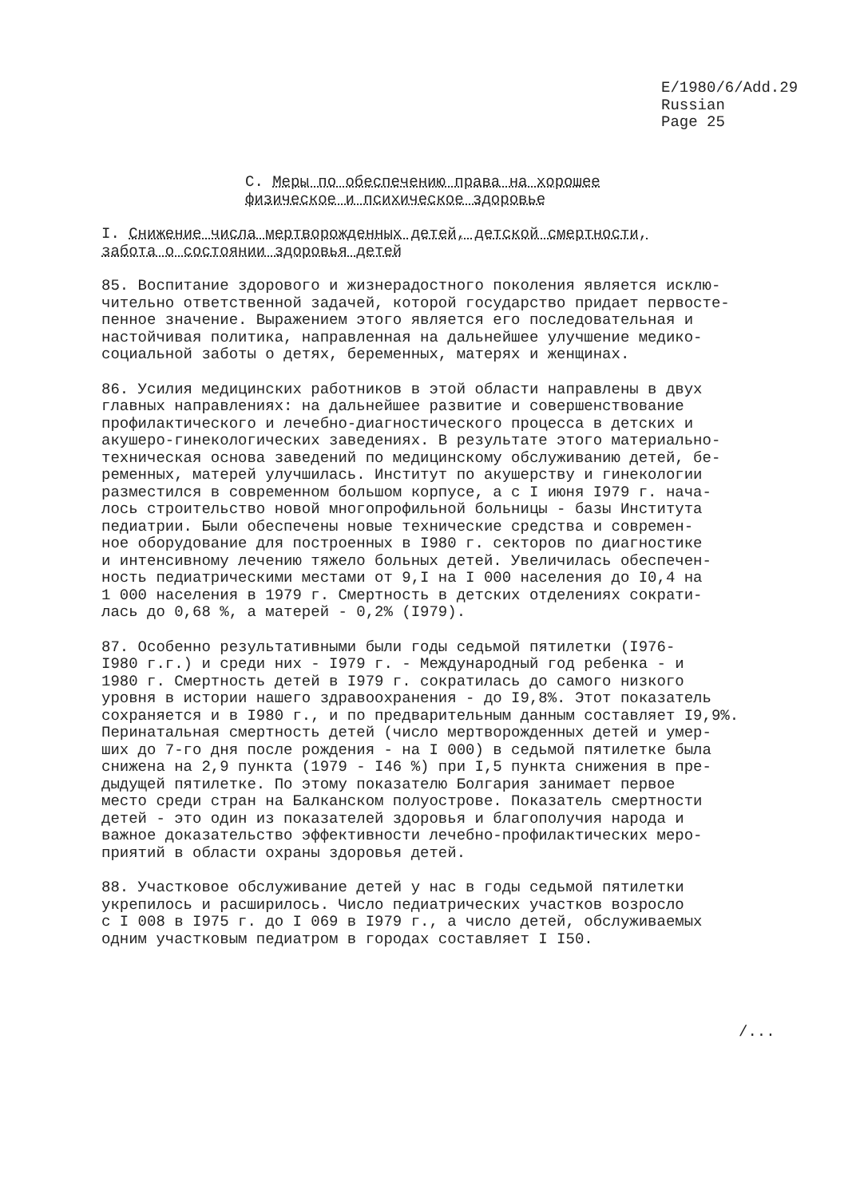E/1980/6/Add.29
Russian
Page 25
C. Меры по обеспечению права на хорошее физическое и психическое здоровье
I. Снижение числа мертворожденных детей, детской смертности, забота о состоянии здоровья детей
85. Воспитание здорового и жизнерадостного поколения является исклю- чительно ответственной задачей, которой государство придает первосте- пенное значение. Выражением этого является его последовательная и настойчивая политика, направленная на дальнейшее улучшение медико- социальной заботы о детях, беременных, матерях и женщинах.
86. Усилия медицинских работников в этой области направлены в двух главных направлениях: на дальнейшее развитие и совершенствование профилактического и лечебно-диагностического процесса в детских и акушеро-гинекологических заведениях. В результате этого материально- техническая основа заведений по медицинскому обслуживанию детей, бе- ременных, матерей улучшилась. Институт по акушерству и гинекологии разместился в современном большом корпусе, а с I июня I979 г. нача- лось строительство новой многопрофильной больницы - базы Института педиатрии. Были обеспечены новые технические средства и современ- ное оборудование для построенных в I980 г. секторов по диагностике и интенсивному лечению тяжело больных детей. Увеличилась обеспечен- ность педиатрическими местами от 9,I на I 000 населения до I0,4 на 1 000 населения в 1979 г. Смертность в детских отделениях сократи- лась до 0,68 %, а матерей - 0,2% (I979).
87. Особенно результативными были годы седьмой пятилетки (I976- I980 г.г.) и среди них - I979 г. - Международный год ребенка - и 1980 г. Смертность детей в I979 г. сократилась до самого низкого уровня в истории нашего здравоохранения - до I9,8%. Этот показатель сохраняется и в I980 г., и по предварительным данным составляет I9,9%. Перинатальная смертность детей (число мертворожденных детей и умер- ших до 7-го дня после рождения - на I 000) в седьмой пятилетке была снижена на 2,9 пункта (1979 - I46 %) при I,5 пункта снижения в пре- дыдущей пятилетке. По этому показателю Болгария занимает первое место среди стран на Балканском полуострове. Показатель смертности детей - это один из показателей здоровья и благополучия народа и важное доказательство эффективности лечебно-профилактических меро- приятий в области охраны здоровья детей.
88. Участковое обслуживание детей у нас в годы седьмой пятилетки укрепилось и расширилось. Число педиатрических участков возросло с I 008 в I975 г. до I 069 в I979 г., а число детей, обслуживаемых одним участковым педиатром в городах составляет I I50.
/...